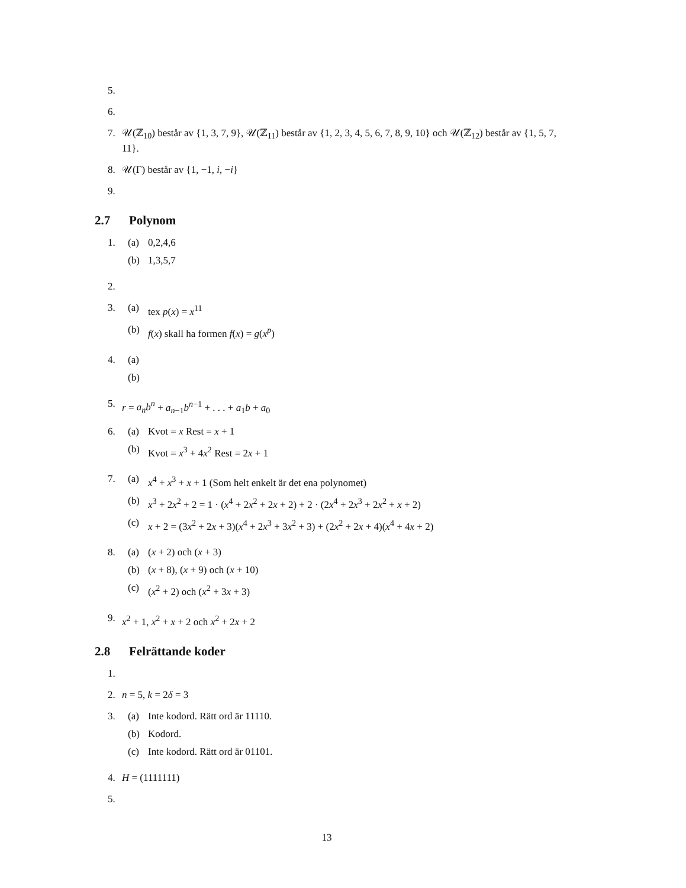5.
6.
7. 𝒰(ℤ<sub>10</sub>) består av {1, 3, 7, 9}, 𝒰(ℤ<sub>11</sub>) består av {1, 2, 3, 4, 5, 6, 7, 8, 9, 10} och 𝒰(ℤ<sub>12</sub>) består av {1, 5, 7, 11}.
8. 𝒰(Γ) består av {1, −1, i, −i}
9.
2.7 Polynom
1.
(a) 0,2,4,6
(b) 1,3,5,7
2.
3.
(a) tex p(x) = x<sup>11</sup>
(b) f(x) skall ha formen f(x) = g(x<sup>p</sup>)
4.
(a)
(b)
5. r = a<sub>n</sub>b<sup>n</sup> + a<sub>n−1</sub>b<sup>n−1</sup> + . . . + a<sub>1</sub>b + a<sub>0</sub>
6.
(a) Kvot = x Rest = x + 1
(b) Kvot = x<sup>3</sup> + 4x<sup>2</sup> Rest = 2x + 1
7.
(a) x<sup>4</sup> + x<sup>3</sup> + x + 1 (Som helt enkelt är det ena polynomet)
(b) x<sup>3</sup> + 2x<sup>2</sup> + 2 = 1 · (x<sup>4</sup> + 2x<sup>2</sup> + 2x + 2) + 2 · (2x<sup>4</sup> + 2x<sup>3</sup> + 2x<sup>2</sup> + x + 2)
(c) x + 2 = (3x<sup>2</sup> + 2x + 3)(x<sup>4</sup> + 2x<sup>3</sup> + 3x<sup>2</sup> + 3) + (2x<sup>2</sup> + 2x + 4)(x<sup>4</sup> + 4x + 2)
8.
(a) (x + 2) och (x + 3)
(b) (x + 8), (x + 9) och (x + 10)
(c) (x<sup>2</sup> + 2) och (x<sup>2</sup> + 3x + 3)
9. x<sup>2</sup> + 1, x<sup>2</sup> + x + 2 och x<sup>2</sup> + 2x + 2
2.8 Felrättande koder
1.
2. n = 5, k = 2δ = 3
3.
(a) Inte kodord. Rätt ord är 11110.
(b) Kodord.
(c) Inte kodord. Rätt ord är 01101.
4. H = (1111111)
5.
13